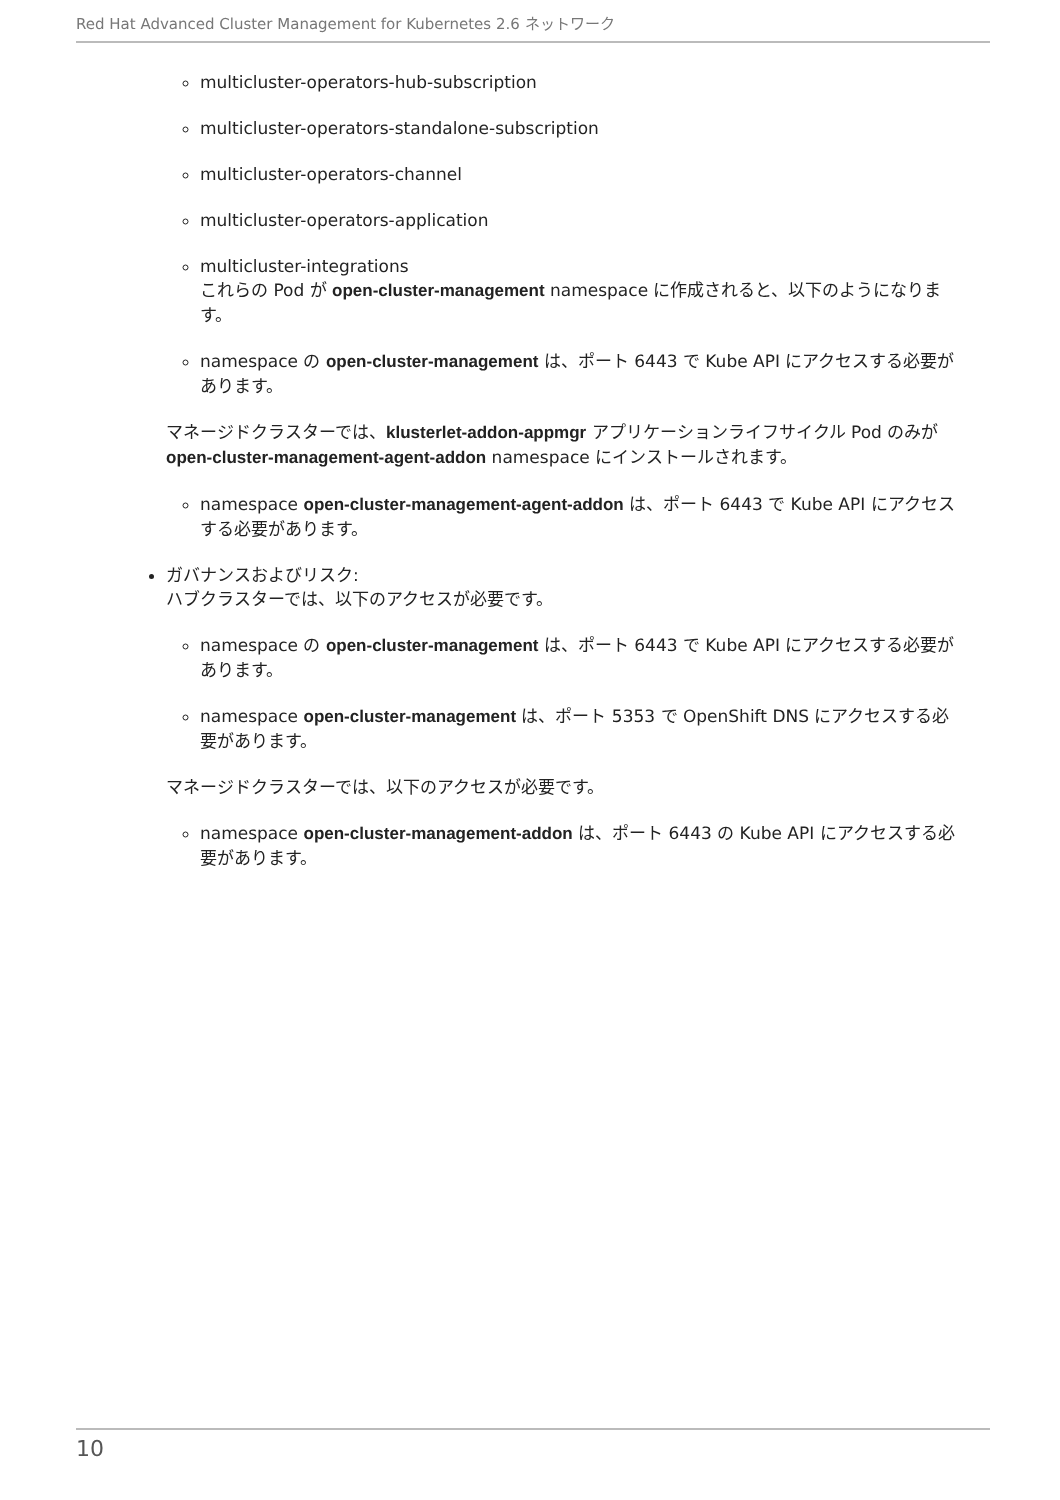Red Hat Advanced Cluster Management for Kubernetes 2.6 ネットワーク
multicluster-operators-hub-subscription
multicluster-operators-standalone-subscription
multicluster-operators-channel
multicluster-operators-application
multicluster-integrations
これらの Pod が open-cluster-management namespace に作成されると、以下のようになります。
namespace の open-cluster-management は、ポート 6443 で Kube API にアクセスする必要があります。
マネージドクラスターでは、klusterlet-addon-appmgr アプリケーションライフサイクル Pod のみが open-cluster-management-agent-addon namespace にインストールされます。
namespace open-cluster-management-agent-addon は、ポート 6443 で Kube API にアクセスする必要があります。
ガバナンスおよびリスク:
ハブクラスターでは、以下のアクセスが必要です。
namespace の open-cluster-management は、ポート 6443 で Kube API にアクセスする必要があります。
namespace open-cluster-management は、ポート 5353 で OpenShift DNS にアクセスする必要があります。
マネージドクラスターでは、以下のアクセスが必要です。
namespace open-cluster-management-addon は、ポート 6443 の Kube API にアクセスする必要があります。
10